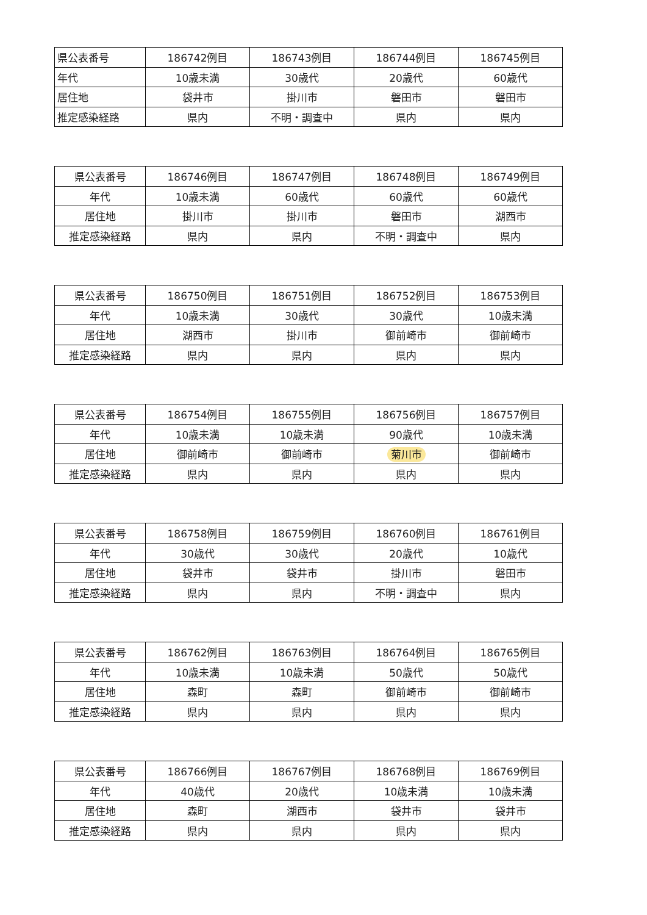| 県公表番号 | 186742例目 | 186743例目 | 186744例目 | 186745例目 |
| 年代 | 10歳未満 | 30歳代 | 20歳代 | 60歳代 |
| 居住地 | 袋井市 | 掛川市 | 磐田市 | 磐田市 |
| 推定感染経路 | 県内 | 不明・調査中 | 県内 | 県内 |
| 県公表番号 | 186746例目 | 186747例目 | 186748例目 | 186749例目 |
| 年代 | 10歳未満 | 60歳代 | 60歳代 | 60歳代 |
| 居住地 | 掛川市 | 掛川市 | 磐田市 | 湖西市 |
| 推定感染経路 | 県内 | 県内 | 不明・調査中 | 県内 |
| 県公表番号 | 186750例目 | 186751例目 | 186752例目 | 186753例目 |
| 年代 | 10歳未満 | 30歳代 | 30歳代 | 10歳未満 |
| 居住地 | 湖西市 | 掛川市 | 御前崎市 | 御前崎市 |
| 推定感染経路 | 県内 | 県内 | 県内 | 県内 |
| 県公表番号 | 186754例目 | 186755例目 | 186756例目 | 186757例目 |
| 年代 | 10歳未満 | 10歳未満 | 90歳代 | 10歳未満 |
| 居住地 | 御前崎市 | 御前崎市 | 菊川市 | 御前崎市 |
| 推定感染経路 | 県内 | 県内 | 県内 | 県内 |
| 県公表番号 | 186758例目 | 186759例目 | 186760例目 | 186761例目 |
| 年代 | 30歳代 | 30歳代 | 20歳代 | 10歳代 |
| 居住地 | 袋井市 | 袋井市 | 掛川市 | 磐田市 |
| 推定感染経路 | 県内 | 県内 | 不明・調査中 | 県内 |
| 県公表番号 | 186762例目 | 186763例目 | 186764例目 | 186765例目 |
| 年代 | 10歳未満 | 10歳未満 | 50歳代 | 50歳代 |
| 居住地 | 森町 | 森町 | 御前崎市 | 御前崎市 |
| 推定感染経路 | 県内 | 県内 | 県内 | 県内 |
| 県公表番号 | 186766例目 | 186767例目 | 186768例目 | 186769例目 |
| 年代 | 40歳代 | 20歳代 | 10歳未満 | 10歳未満 |
| 居住地 | 森町 | 湖西市 | 袋井市 | 袋井市 |
| 推定感染経路 | 県内 | 県内 | 県内 | 県内 |